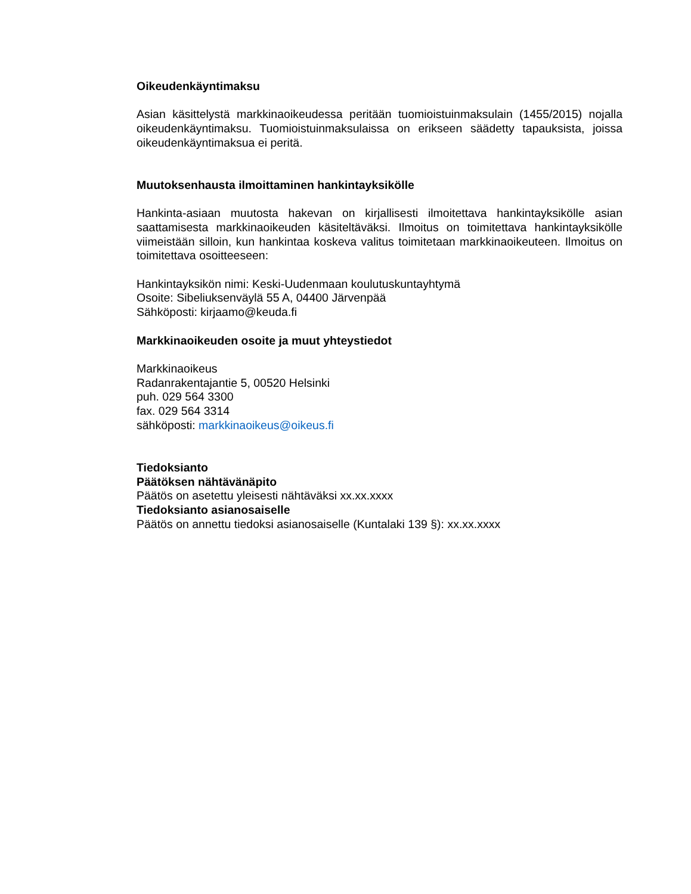Oikeudenkäyntimaksu
Asian käsittelystä markkinaoikeudessa peritään tuomioistuinmaksulain (1455/2015) nojalla oikeudenkäyntimaksu. Tuomioistuinmaksulaissa on erikseen säädetty tapauksista, joissa oikeudenkäyntimaksua ei peritä.
Muutoksenhausta ilmoittaminen hankintayksikölle
Hankinta-asiaan muutosta hakevan on kirjallisesti ilmoitettava hankintayksikölle asian saattamisesta markkinaoikeuden käsiteltäväksi. Ilmoitus on toimitettava hankintayksikölle viimeistään silloin, kun hankintaa koskeva valitus toimitetaan markkinaoikeuteen. Ilmoitus on toimitettava osoitteeseen:
Hankintayksikön nimi: Keski-Uudenmaan koulutuskuntayhtymä
Osoite: Sibeliuksenväylä 55 A, 04400 Järvenpää
Sähköposti: kirjaamo@keuda.fi
Markkinaoikeuden osoite ja muut yhteystiedot
Markkinaoikeus
Radanrakentajantie 5, 00520 Helsinki
puh. 029 564 3300
fax. 029 564 3314
sähköposti: markkinaoikeus@oikeus.fi
Tiedoksianto
Päätöksen nähtävänäpito
Päätös on asetettu yleisesti nähtäväksi xx.xx.xxxx
Tiedoksianto asianosaiselle
Päätös on annettu tiedoksi asianosaiselle (Kuntalaki 139 §): xx.xx.xxxx